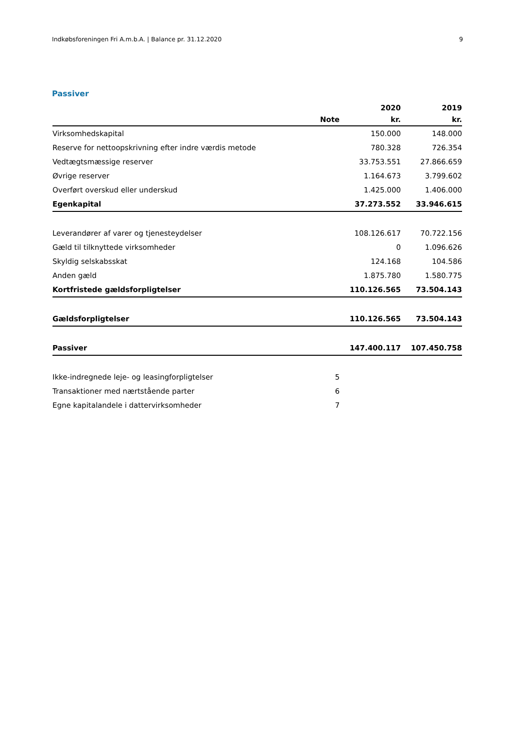Indkøbsforeningen Fri A.m.b.A. | Balance pr. 31.12.2020 9
Passiver
| | | 2020 | 2019 |
| --- | --- | --- | --- |
| | Note | kr. | kr. |
| Virksomhedskapital | | 150.000 | 148.000 |
| Reserve for nettoopskrivning efter indre værdis metode | | 780.328 | 726.354 |
| Vedtægtsmæssige reserver | | 33.753.551 | 27.866.659 |
| Øvrige reserver | | 1.164.673 | 3.799.602 |
| Overført overskud eller underskud | | 1.425.000 | 1.406.000 |
| Egenkapital | | 37.273.552 | 33.946.615 |
| Leverandører af varer og tjenesteydelser | | 108.126.617 | 70.722.156 |
| Gæld til tilknyttede virksomheder | | 0 | 1.096.626 |
| Skyldig selskabsskat | | 124.168 | 104.586 |
| Anden gæld | | 1.875.780 | 1.580.775 |
| Kortfristede gældsforpligtelser | | 110.126.565 | 73.504.143 |
| Gældsforpligtelser | | 110.126.565 | 73.504.143 |
| Passiver | | 147.400.117 | 107.450.758 |
| Ikke-indregnede leje- og leasingforpligtelser | 5 | | |
| Transaktioner med nærtstående parter | 6 | | |
| Egne kapitalandele i dattervirksomheder | 7 | | |